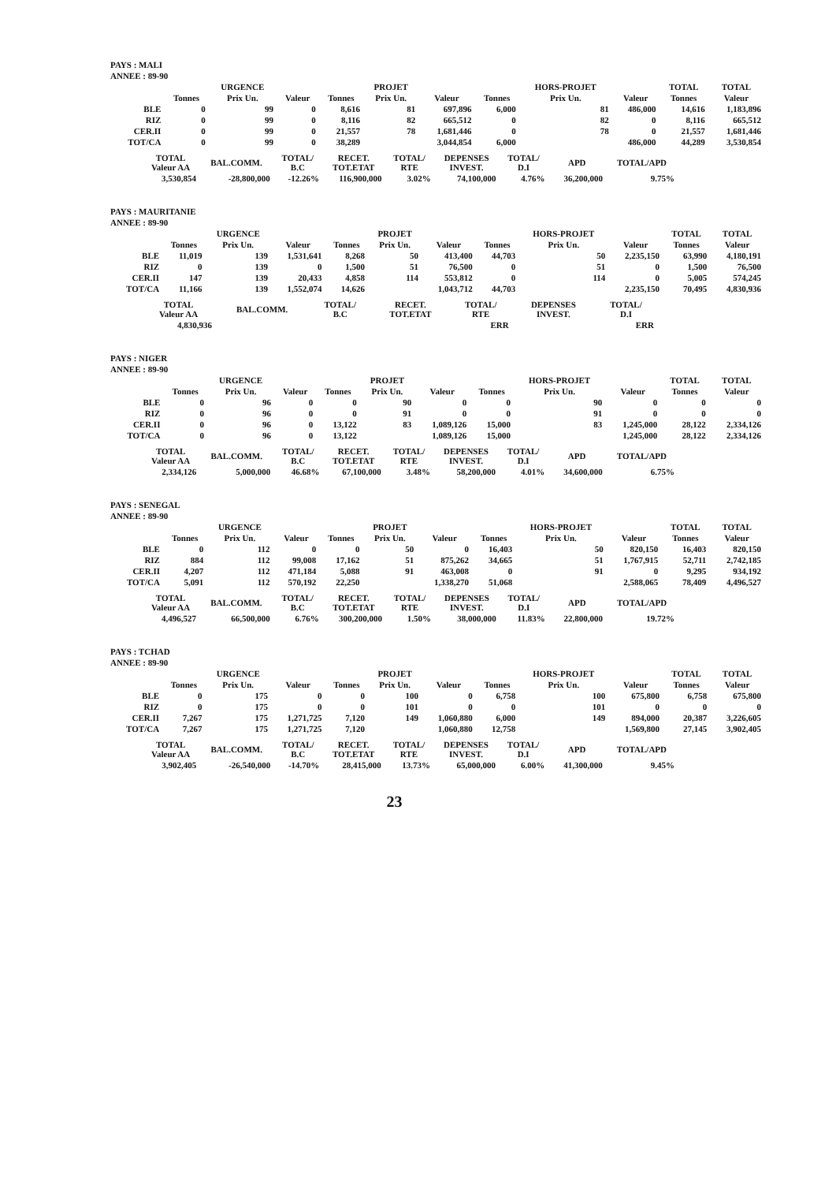PAYS : MALI
ANNEE : 89-90
| | | URGENCE | | | PROJET | | | HORS-PROJET | | TOTAL | TOTAL |
| --- | --- | --- | --- | --- | --- | --- | --- | --- | --- | --- | --- |
| | Tonnes | Prix Un. | Valeur | Tonnes | Prix Un. | Valeur | Tonnes | Prix Un. | Valeur | Tonnes | Valeur |
| BLE | 0 | 99 | 0 | 8,616 | 81 | 697,896 | 6,000 | 81 | 486,000 | 14,616 | 1,183,896 |
| RIZ | 0 | 99 | 0 | 8,116 | 82 | 665,512 | 0 | 82 | 0 | 8,116 | 665,512 |
| CER.II | 0 | 99 | 0 | 21,557 | 78 | 1,681,446 | 0 | 78 | 0 | 21,557 | 1,681,446 |
| TOT/CA | 0 | 99 | 0 | 38,289 | | 3,044,854 | 6,000 | | 486,000 | 44,289 | 3,530,854 |
| TOTAL Valeur AA | BAL.COMM. | TOTAL/ B.C | RECET. TOT.ETAT | TOTAL/ RTE | DEPENSES INVEST. | TOTAL/ D.I | APD | TOTAL/APD |
| --- | --- | --- | --- | --- | --- | --- | --- | --- |
| 3,530,854 | -28,800,000 | -12.26% | 116,900,000 | 3.02% | 74,100,000 | 4.76% | 36,200,000 | 9.75% |
PAYS : MAURITANIE
ANNEE : 89-90
| | | URGENCE | | | PROJET | | | HORS-PROJET | | TOTAL | TOTAL |
| --- | --- | --- | --- | --- | --- | --- | --- | --- | --- | --- | --- |
| | Tonnes | Prix Un. | Valeur | Tonnes | Prix Un. | Valeur | Tonnes | Prix Un. | Valeur | Tonnes | Valeur |
| BLE | 11,019 | 139 | 1,531,641 | 8,268 | 50 | 413,400 | 44,703 | 50 | 2,235,150 | 63,990 | 4,180,191 |
| RIZ | 0 | 139 | 0 | 1,500 | 51 | 76,500 | 0 | 51 | 0 | 1,500 | 76,500 |
| CER.II | 147 | 139 | 20,433 | 4,858 | 114 | 553,812 | 0 | 114 | 0 | 5,005 | 574,245 |
| TOT/CA | 11,166 | 139 | 1,552,074 | 14,626 | | 1,043,712 | 44,703 | | 2,235,150 | 70,495 | 4,830,936 |
| TOTAL Valeur AA | BAL.COMM. | TOTAL/ B.C | RECET. TOT.ETAT | TOTAL/ RTE | DEPENSES INVEST. | TOTAL/ D.I | | |
| --- | --- | --- | --- | --- | --- | --- | --- | --- |
| 4,830,936 | | | | ERR | | ERR | | |
PAYS : NIGER
ANNEE : 89-90
| | | URGENCE | | | PROJET | | | HORS-PROJET | | TOTAL | TOTAL |
| --- | --- | --- | --- | --- | --- | --- | --- | --- | --- | --- | --- |
| | Tonnes | Prix Un. | Valeur | Tonnes | Prix Un. | Valeur | Tonnes | Prix Un. | Valeur | Tonnes | Valeur |
| BLE | 0 | 96 | 0 | 0 | 90 | 0 | 0 | 90 | 0 | 0 | 0 |
| RIZ | 0 | 96 | 0 | 0 | 91 | 0 | 0 | 91 | 0 | 0 | 0 |
| CER.II | 0 | 96 | 0 | 13,122 | 83 | 1,089,126 | 15,000 | 83 | 1,245,000 | 28,122 | 2,334,126 |
| TOT/CA | 0 | 96 | 0 | 13,122 | | 1,089,126 | 15,000 | | 1,245,000 | 28,122 | 2,334,126 |
| TOTAL Valeur AA | BAL.COMM. | TOTAL/ B.C | RECET. TOT.ETAT | TOTAL/ RTE | DEPENSES INVEST. | TOTAL/ D.I | APD | TOTAL/APD |
| --- | --- | --- | --- | --- | --- | --- | --- | --- |
| 2,334,126 | 5,000,000 | 46.68% | 67,100,000 | 3.48% | 58,200,000 | 4.01% | 34,600,000 | 6.75% |
PAYS : SENEGAL
ANNEE : 89-90
| | | URGENCE | | | PROJET | | | HORS-PROJET | | TOTAL | TOTAL |
| --- | --- | --- | --- | --- | --- | --- | --- | --- | --- | --- | --- |
| | Tonnes | Prix Un. | Valeur | Tonnes | Prix Un. | Valeur | Tonnes | Prix Un. | Valeur | Tonnes | Valeur |
| BLE | 0 | 112 | 0 | 0 | 50 | 0 | 16,403 | 50 | 820,150 | 16,403 | 820,150 |
| RIZ | 884 | 112 | 99,008 | 17,162 | 51 | 875,262 | 34,665 | 51 | 1,767,915 | 52,711 | 2,742,185 |
| CER.II | 4,207 | 112 | 471,184 | 5,088 | 91 | 463,008 | 0 | 91 | 0 | 9,295 | 934,192 |
| TOT/CA | 5,091 | 112 | 570,192 | 22,250 | | 1,338,270 | 51,068 | | 2,588,065 | 78,409 | 4,496,527 |
| TOTAL Valeur AA | BAL.COMM. | TOTAL/ B.C | RECET. TOT.ETAT | TOTAL/ RTE | DEPENSES INVEST. | TOTAL/ D.I | APD | TOTAL/APD |
| --- | --- | --- | --- | --- | --- | --- | --- | --- |
| 4,496,527 | 66,500,000 | 6.76% | 300,200,000 | 1.50% | 38,000,000 | 11.83% | 22,800,000 | 19.72% |
PAYS : TCHAD
ANNEE : 89-90
| | | URGENCE | | | PROJET | | | HORS-PROJET | | TOTAL | TOTAL |
| --- | --- | --- | --- | --- | --- | --- | --- | --- | --- | --- | --- |
| | Tonnes | Prix Un. | Valeur | Tonnes | Prix Un. | Valeur | Tonnes | Prix Un. | Valeur | Tonnes | Valeur |
| BLE | 0 | 175 | 0 | 0 | 100 | 0 | 6,758 | 100 | 675,800 | 6,758 | 675,800 |
| RIZ | 0 | 175 | 0 | 0 | 101 | 0 | 0 | 101 | 0 | 0 | 0 |
| CER.II | 7,267 | 175 | 1,271,725 | 7,120 | 149 | 1,060,880 | 6,000 | 149 | 894,000 | 20,387 | 3,226,605 |
| TOT/CA | 7,267 | 175 | 1,271,725 | 7,120 | | 1,060,880 | 12,758 | | 1,569,800 | 27,145 | 3,902,405 |
| TOTAL Valeur AA | BAL.COMM. | TOTAL/ B.C | RECET. TOT.ETAT | TOTAL/ RTE | DEPENSES INVEST. | TOTAL/ D.I | APD | TOTAL/APD |
| --- | --- | --- | --- | --- | --- | --- | --- | --- |
| 3,902,405 | -26,540,000 | -14.70% | 28,415,000 | 13.73% | 65,000,000 | 6.00% | 41,300,000 | 9.45% |
23